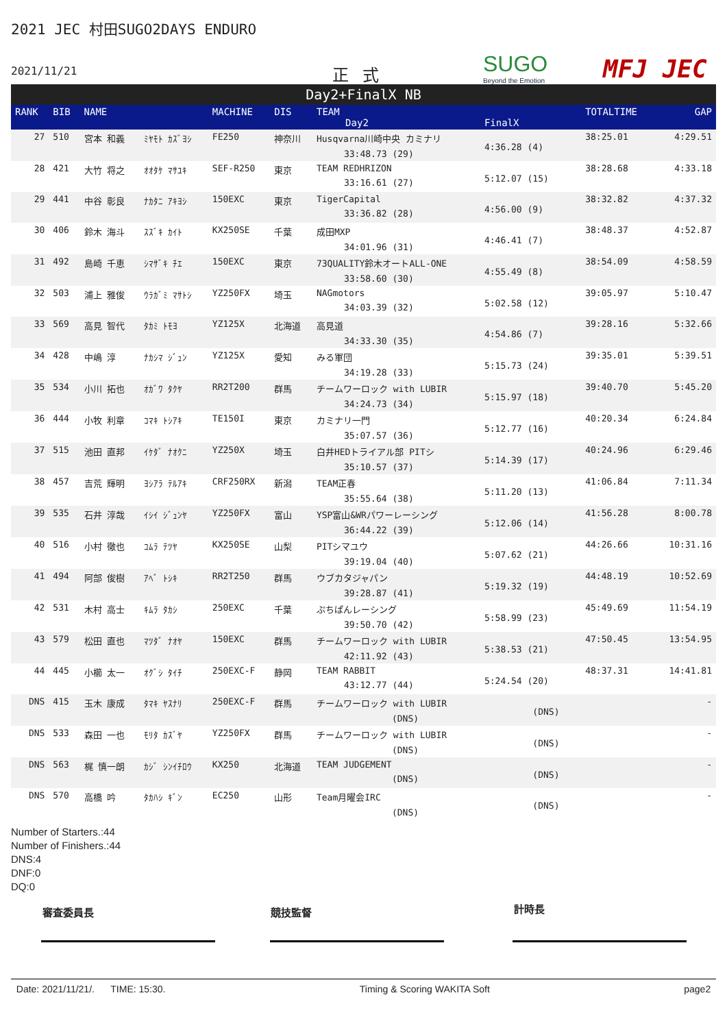2021 JEC 村田SUGO2DAYS ENDURO
2021/11/21 正式 SUGO
Beyond the Emotion
MFJ JEC
Day2+FinalX NB
| RANK | BIB | NAME | | MACHINE | DIS | TEAM Day2 | FinalX | TOTALTIME | GAP |
| --- | --- | --- | --- | --- | --- | --- | --- | --- | --- |
| 27 | 510 | 宮本 和義 | ﾐﾔﾓﾄ ｶｽﾞﾖｼ | FE250 | 神奈川 | Husqvarna川崎中央 カミナリ 33:48.73 (29) | 4:36.28 (4) | 38:25.01 | 4:29.51 |
| 28 | 421 | 大竹 将之 | ｵｵﾀｹ ﾏｻﾕｷ | SEF-R250 | 東京 | TEAM REDHRIZON 33:16.61 (27) | 5:12.07 (15) | 38:28.68 | 4:33.18 |
| 29 | 441 | 中谷 彰良 | ﾅｶﾀﾆ ｱｷﾖｼ | 150EXC | 東京 | TigerCapital 33:36.82 (28) | 4:56.00 (9) | 38:32.82 | 4:37.32 |
| 30 | 406 | 鈴木 海斗 | ｽｽﾞｷ ｶｲﾄ | KX250SE | 千葉 | 成田MXP 34:01.96 (31) | 4:46.41 (7) | 38:48.37 | 4:52.87 |
| 31 | 492 | 島崎 千恵 | ｼﾏｻﾞｷ ﾁｴ | 150EXC | 東京 | 73QUALITY鈴木オートALL-ONE 33:58.60 (30) | 4:55.49 (8) | 38:54.09 | 4:58.59 |
| 32 | 503 | 浦上 雅俊 | ｳﾗｶﾞﾐ ﾏｻﾄｼ | YZ250FX | 埼玉 | NAGmotors 34:03.39 (32) | 5:02.58 (12) | 39:05.97 | 5:10.47 |
| 33 | 569 | 高見 智代 | ﾀｶﾐ ﾄﾓﾖ | YZ125X | 北海道 | 高見道 34:33.30 (35) | 4:54.86 (7) | 39:28.16 | 5:32.66 |
| 34 | 428 | 中嶋 淳 | ﾅｶｼﾏ ｼﾞｭﾝ | YZ125X | 愛知 | みる軍団 34:19.28 (33) | 5:15.73 (24) | 39:35.01 | 5:39.51 |
| 35 | 534 | 小川 拓也 | ｵｶﾞﾜ ﾀｸﾔ | RR2T200 | 群馬 | チームワーロック with LUBIR 34:24.73 (34) | 5:15.97 (18) | 39:40.70 | 5:45.20 |
| 36 | 444 | 小牧 利章 | ｺﾏｷ ﾄｼｱｷ | TE150I | 東京 | カミナリ一門 35:07.57 (36) | 5:12.77 (16) | 40:20.34 | 6:24.84 |
| 37 | 515 | 池田 直邦 | ｲｹﾀﾞ ﾅｵｸﾆ | YZ250X | 埼玉 | 白井HEDトライアル部 PITシ 35:10.57 (37) | 5:14.39 (17) | 40:24.96 | 6:29.46 |
| 38 | 457 | 吉荒 輝明 | ﾖｼｱﾗ ﾃﾙｱｷ | CRF250RX | 新潟 | TEAM正春 35:55.64 (38) | 5:11.20 (13) | 41:06.84 | 7:11.34 |
| 39 | 535 | 石井 淳哉 | ｲｼｲ ｼﾞｭﾝﾔ | YZ250FX | 富山 | YSP富山&WRパワーレーシング 36:44.22 (39) | 5:12.06 (14) | 41:56.28 | 8:00.78 |
| 40 | 516 | 小村 徹也 | ｺﾑﾗ ﾃﾂﾔ | KX250SE | 山梨 | PITシマユウ 39:19.04 (40) | 5:07.62 (21) | 44:26.66 | 10:31.16 |
| 41 | 494 | 阿部 俊樹 | ｱﾍﾞ ﾄｼｷ | RR2T250 | 群馬 | ウブカタジャパン 39:28.87 (41) | 5:19.32 (19) | 44:48.19 | 10:52.69 |
| 42 | 531 | 木村 高士 | ｷﾑﾗ ﾀｶｼ | 250EXC | 千葉 | ぷちぱんレーシング 39:50.70 (42) | 5:58.99 (23) | 45:49.69 | 11:54.19 |
| 43 | 579 | 松田 直也 | ﾏﾂﾀﾞ ﾅｵﾔ | 150EXC | 群馬 | チームワーロック with LUBIR 42:11.92 (43) | 5:38.53 (21) | 47:50.45 | 13:54.95 |
| 44 | 445 | 小櫛 太一 | ｵｸﾞｼ ﾀｲﾁ | 250EXC-F | 静岡 | TEAM RABBIT 43:12.77 (44) | 5:24.54 (20) | 48:37.31 | 14:41.81 |
| DNS | 415 | 玉木 康成 | ﾀﾏｷ ﾔｽﾅﾘ | 250EXC-F | 群馬 | チームワーロック with LUBIR (DNS) | (DNS) | | - |
| DNS | 533 | 森田 一也 | ﾓﾘﾀ ｶｽﾞﾔ | YZ250FX | 群馬 | チームワーロック with LUBIR (DNS) | (DNS) | | - |
| DNS | 563 | 梶 慎一朗 | ｶｼﾞ ｼﾝｲﾁﾛｳ | KX250 | 北海道 | TEAM JUDGEMENT (DNS) | (DNS) | | - |
| DNS | 570 | 高橋 吟 | ﾀｶﾊｼ ｷﾞﾝ | EC250 | 山形 | Team月曜会IRC (DNS) | (DNS) | | - |
Number of Starters.:44
Number of Finishers.:44
DNS:4
DNF:0
DQ:0
審査委員長 競技監督 計時長
Date: 2021/11/21/. TIME: 15:30. Timing & Scoring WAKITA Soft page2